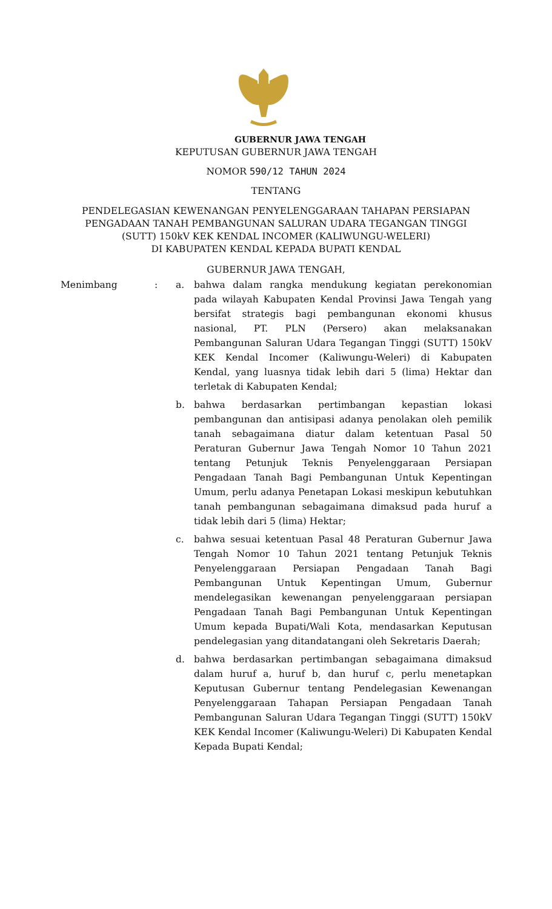GUBERNUR JAWA TENGAH
KEPUTUSAN GUBERNUR JAWA TENGAH
NOMOR 590/12 TAHUN 2024
TENTANG
PENDELEGASIAN KEWENANGAN PENYELENGGARAAN TAHAPAN PERSIAPAN
PENGADAAN TANAH PEMBANGUNAN SALURAN UDARA TEGANGAN TINGGI
(SUTT) 150kV KEK KENDAL INCOMER (KALIWUNGU-WELERI)
DI KABUPATEN KENDAL KEPADA BUPATI KENDAL
GUBERNUR JAWA TENGAH,
Menimbang : a. bahwa dalam rangka mendukung kegiatan perekonomian pada wilayah Kabupaten Kendal Provinsi Jawa Tengah yang bersifat strategis bagi pembangunan ekonomi khusus nasional, PT. PLN (Persero) akan melaksanakan Pembangunan Saluran Udara Tegangan Tinggi (SUTT) 150kV KEK Kendal Incomer (Kaliwungu-Weleri) di Kabupaten Kendal, yang luasnya tidak lebih dari 5 (lima) Hektar dan terletak di Kabupaten Kendal;
b. bahwa berdasarkan pertimbangan kepastian lokasi pembangunan dan antisipasi adanya penolakan oleh pemilik tanah sebagaimana diatur dalam ketentuan Pasal 50 Peraturan Gubernur Jawa Tengah Nomor 10 Tahun 2021 tentang Petunjuk Teknis Penyelenggaraan Persiapan Pengadaan Tanah Bagi Pembangunan Untuk Kepentingan Umum, perlu adanya Penetapan Lokasi meskipun kebutuhkan tanah pembangunan sebagaimana dimaksud pada huruf a tidak lebih dari 5 (lima) Hektar;
c. bahwa sesuai ketentuan Pasal 48 Peraturan Gubernur Jawa Tengah Nomor 10 Tahun 2021 tentang Petunjuk Teknis Penyelenggaraan Persiapan Pengadaan Tanah Bagi Pembangunan Untuk Kepentingan Umum, Gubernur mendelegasikan kewenangan penyelenggaraan persiapan Pengadaan Tanah Bagi Pembangunan Untuk Kepentingan Umum kepada Bupati/Wali Kota, mendasarkan Keputusan pendelegasian yang ditandatangani oleh Sekretaris Daerah;
d. bahwa berdasarkan pertimbangan sebagaimana dimaksud dalam huruf a, huruf b, dan huruf c, perlu menetapkan Keputusan Gubernur tentang Pendelegasian Kewenangan Penyelenggaraan Tahapan Persiapan Pengadaan Tanah Pembangunan Saluran Udara Tegangan Tinggi (SUTT) 150kV KEK Kendal Incomer (Kaliwungu-Weleri) Di Kabupaten Kendal Kepada Bupati Kendal;